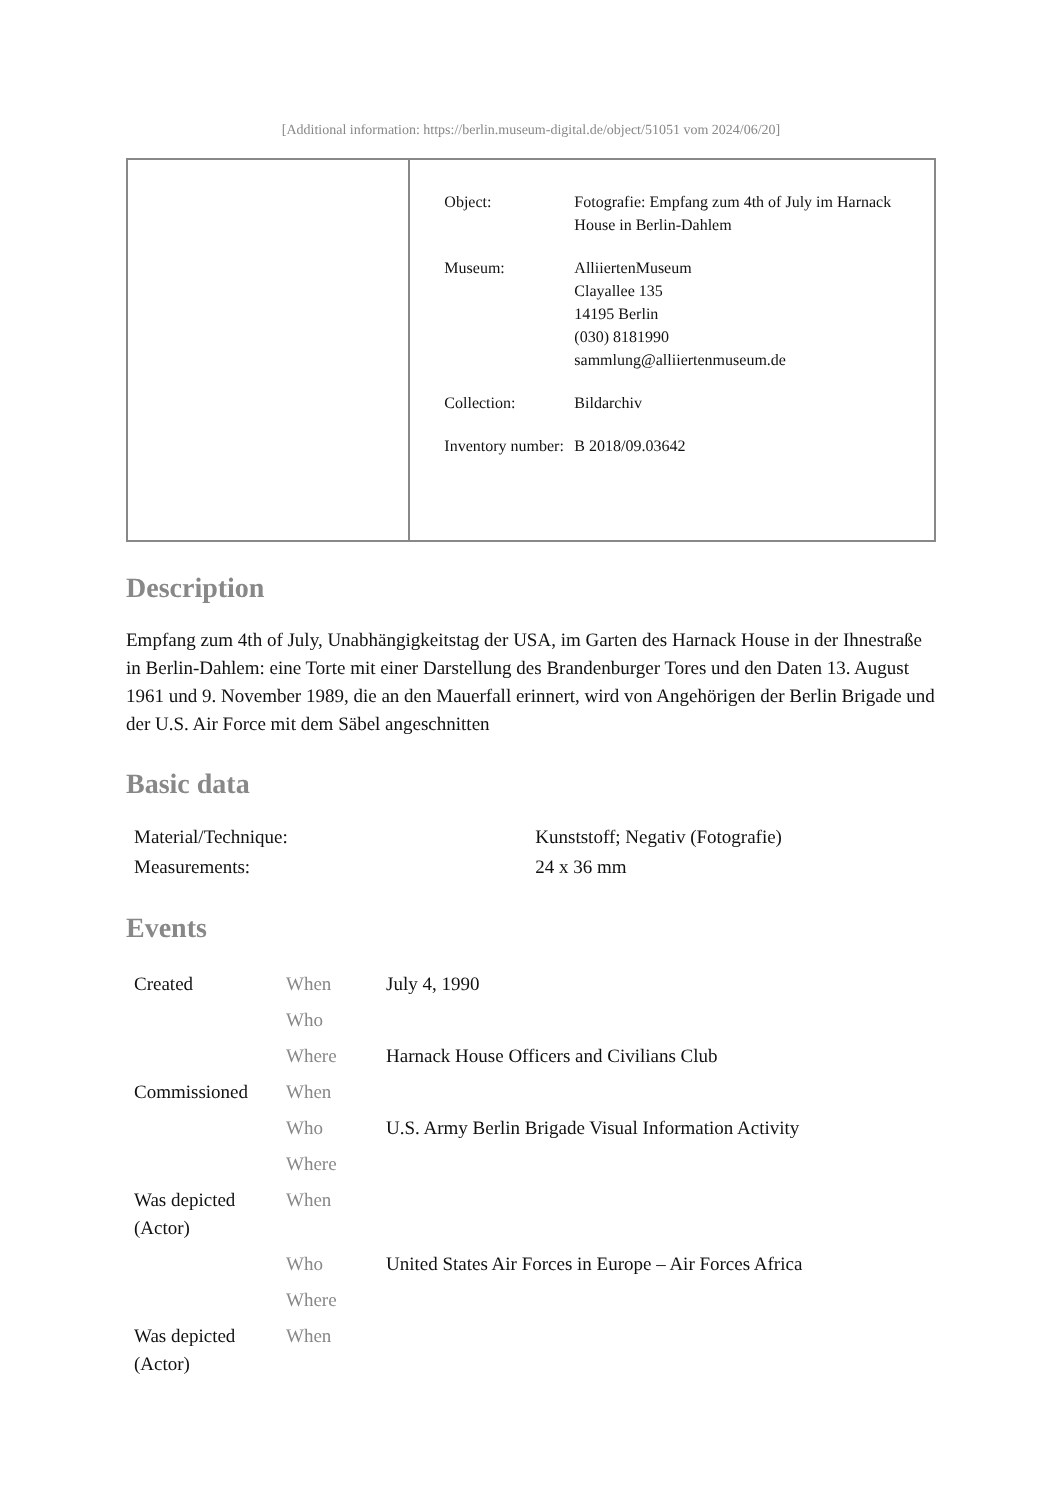[Additional information: https://berlin.museum-digital.de/object/51051 vom 2024/06/20]
| Object: | Fotografie: Empfang zum 4th of July im Harnack House in Berlin-Dahlem |
| Museum: | AlliiertenMuseum Clayallee 135 14195 Berlin (030) 8181990 sammlung@alliiertenmuseum.de |
| Collection: | Bildarchiv |
| Inventory number: | B 2018/09.03642 |
Description
Empfang zum 4th of July, Unabhängigkeitstag der USA, im Garten des Harnack House in der Ihnestraße in Berlin-Dahlem: eine Torte mit einer Darstellung des Brandenburger Tores und den Daten 13. August 1961 und 9. November 1989, die an den Mauerfall erinnert, wird von Angehörigen der Berlin Brigade und der U.S. Air Force mit dem Säbel angeschnitten
Basic data
| Material/Technique: | Kunststoff; Negativ (Fotografie) |
| Measurements: | 24 x 36 mm |
Events
| Created | When | July 4, 1990 |
| | Who | |
| | Where | Harnack House Officers and Civilians Club |
| Commissioned | When | |
| | Who | U.S. Army Berlin Brigade Visual Information Activity |
| | Where | |
| Was depicted (Actor) | When | |
| | Who | United States Air Forces in Europe – Air Forces Africa |
| | Where | |
| Was depicted (Actor) | When | |